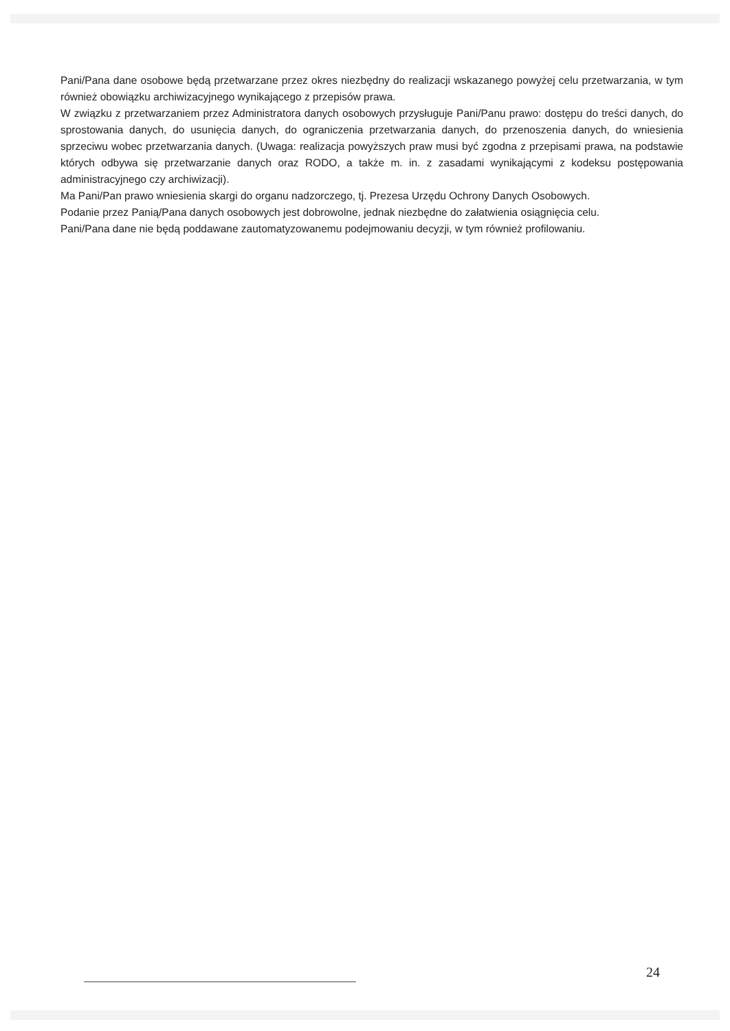Pani/Pana dane osobowe będą przetwarzane przez okres niezbędny do realizacji wskazanego powyżej celu przetwarzania, w tym również obowiązku archiwizacyjnego wynikającego z przepisów prawa.
W związku z przetwarzaniem przez Administratora danych osobowych przysługuje Pani/Panu prawo: dostępu do treści danych, do sprostowania danych, do usunięcia danych, do ograniczenia przetwarzania danych, do przenoszenia danych, do wniesienia sprzeciwu wobec przetwarzania danych. (Uwaga: realizacja powyższych praw musi być zgodna z przepisami prawa, na podstawie których odbywa się przetwarzanie danych oraz RODO, a także m. in. z zasadami wynikającymi z kodeksu postępowania administracyjnego czy archiwizacji).
Ma Pani/Pan prawo wniesienia skargi do organu nadzorczego, tj. Prezesa Urzędu Ochrony Danych Osobowych.
Podanie przez Panią/Pana danych osobowych jest dobrowolne, jednak niezbędne do załatwienia osiągnięcia celu.
Pani/Pana dane nie będą poddawane zautomatyzowanemu podejmowaniu decyzji, w tym również profilowaniu.
24